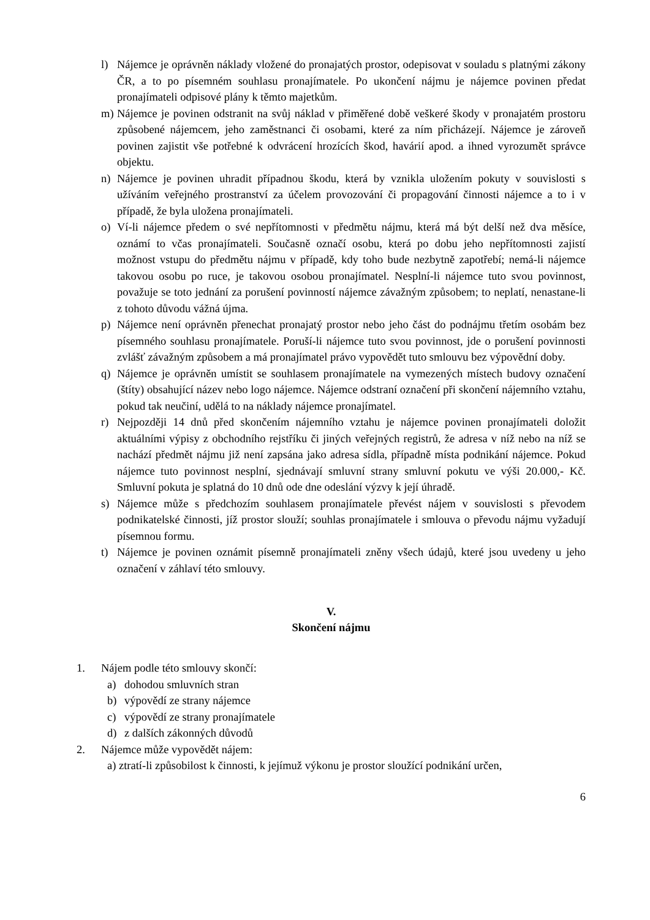l) Nájemce je oprávněn náklady vložené do pronajatých prostor, odepisovat v souladu s platnými zákony ČR, a to po písemném souhlasu pronajímatele. Po ukončení nájmu je nájemce povinen předat pronajímateli odpisové plány k těmto majetkům.
m) Nájemce je povinen odstranit na svůj náklad v přiměřené době veškeré škody v pronajatém prostoru způsobené nájemcem, jeho zaměstnanci či osobami, které za ním přicházejí. Nájemce je zároveň povinen zajistit vše potřebné k odvrácení hrozících škod, havárií apod. a ihned vyrozumět správce objektu.
n) Nájemce je povinen uhradit případnou škodu, která by vznikla uložením pokuty v souvislosti s užíváním veřejného prostranství za účelem provozování či propagování činnosti nájemce a to i v případě, že byla uložena pronajímateli.
o) Ví-li nájemce předem o své nepřítomnosti v předmětu nájmu, která má být delší než dva měsíce, oznámí to včas pronajímateli. Současně označí osobu, která po dobu jeho nepřítomnosti zajistí možnost vstupu do předmětu nájmu v případě, kdy toho bude nezbytně zapotřebí; nemá-li nájemce takovou osobu po ruce, je takovou osobou pronajímatel. Nesplní-li nájemce tuto svou povinnost, považuje se toto jednání za porušení povinností nájemce závažným způsobem; to neplatí, nenastane-li z tohoto důvodu vážná újma.
p) Nájemce není oprávněn přenechat pronajatý prostor nebo jeho část do podnájmu třetím osobám bez písemného souhlasu pronajímatele. Poruší-li nájemce tuto svou povinnost, jde o porušení povinnosti zvlášť závažným způsobem a má pronajímatel právo vypovědět tuto smlouvu bez výpovědní doby.
q) Nájemce je oprávněn umístit se souhlasem pronajímatele na vymezených místech budovy označení (štíty) obsahující název nebo logo nájemce. Nájemce odstraní označení při skončení nájemního vztahu, pokud tak neučiní, udělá to na náklady nájemce pronajímatel.
r) Nejpozději 14 dnů před skončením nájemního vztahu je nájemce povinen pronajímateli doložit aktuálními výpisy z obchodního rejstříku či jiných veřejných registrů, že adresa v níž nebo na níž se nachází předmět nájmu již není zapsána jako adresa sídla, případně místa podnikání nájemce. Pokud nájemce tuto povinnost nesplní, sjednávají smluvní strany smluvní pokutu ve výši 20.000,- Kč. Smluvní pokuta je splatná do 10 dnů ode dne odeslání výzvy k její úhradě.
s) Nájemce může s předchozím souhlasem pronajímatele převést nájem v souvislosti s převodem podnikatelské činnosti, jíž prostor slouží; souhlas pronajímatele i smlouva o převodu nájmu vyžadují písemnou formu.
t) Nájemce je povinen oznámit písemně pronajímateli zněny všech údajů, které jsou uvedeny u jeho označení v záhlaví této smlouvy.
V.
Skončení nájmu
1. Nájem podle této smlouvy skončí:
a) dohodou smluvních stran
b) výpovědí ze strany nájemce
c) výpovědí ze strany pronajímatele
d) z dalších zákonných důvodů
2. Nájemce může vypovědět nájem:
a) ztratí-li způsobilost k činnosti, k jejímuž výkonu je prostor sloužící podnikání určen,
6